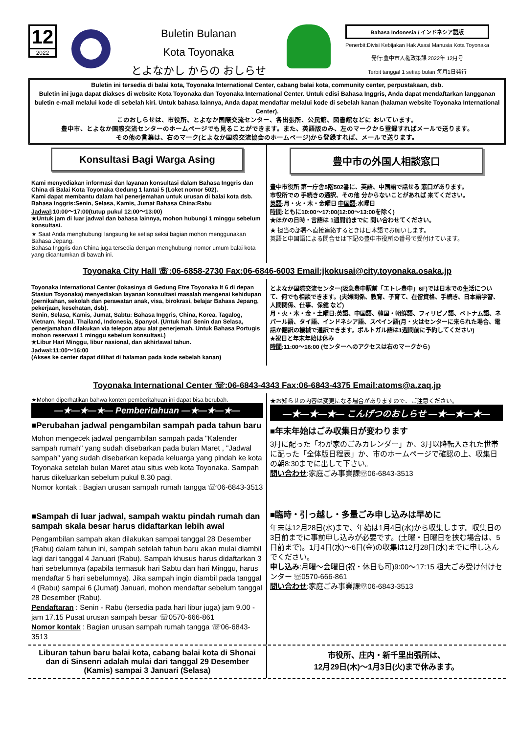12
2022
Buletin Bulanan
Kota Toyonaka
とよなかし からの おしらせ
Bahasa Indonesia / インドネシア語版
Penerbit:Divisi Kebijakan Hak Asasi Manusia Kota Toyonaka
発行:豊中市人権政策課 2022年 12月号
Terbit tanggal 1 setiap bulan 毎月1日発行
Buletin ini tersedia di balai kota, Toyonaka International Center, cabang balai kota, community center, perpustakaan, dsb.
Buletin ini juga dapat diakses di website Kota Toyonaka dan Toyonaka International Center. Untuk edisi Bahasa Inggris, Anda dapat mendaftarkan langganan buletin e-mail melalui kode di sebelah kiri. Untuk bahasa lainnya, Anda dapat mendaftar melalui kode di sebelah kanan (halaman website Toyonaka International Center).
このおしらせは、市役所、とよなか国際交流センター、各出張所、公民館、図書館などに おいています。
豊中市、とよなか国際交流センターのホームページでも見ることができます。また、英語版のみ、左のマークから登録すればメールで送ります。
その他の言葉は、右のマーク(とよなか国際交流協会のホームページ)から登録すれば、メールで送ります。
Konsultasi Bagi Warga Asing
Kami menyediakan informasi dan layanan konsultasi dalam Bahasa Inggris dan China di Balai Kota Toyonaka Gedung 1 lantai 5 (Loket nomor 502).
Kami dapat membantu dalam hal penerjemahan untuk urusan di balai kota dsb.
Bahasa Inggris:Senin, Selasa, Kamis, Jumat Bahasa China:Rabu
Jadwal:10:00～17:00(tutup pukul 12:00～13:00)
★Untuk jam di luar jadwal dan bahasa lainnya, mohon hubungi 1 minggu sebelum konsultasi.
★ Saat Anda menghubungi langsung ke setiap seksi bagian mohon menggunakan Bahasa Jepang.
Bahasa Inggris dan China juga tersedia dengan menghubungi nomor umum balai kota yang dicantumkan di bawah ini.
豊中市の外国人相談窓口
豊中市役所 第一庁舎5階502番に、英語、中国語で話せる 窓口があります。
市役所での 手続きの通訳、その他 分からないことがあれば 来てください。
英語:月・火・木・金曜日 中国語:水曜日
時間:ともに10:00～17:00(12:00～13:00を除く)
★ほかの日時・言語は 1週間前までに 問い合わせてください。
★ 担当の部署へ直接連絡するときは日本語でお願いします。
英語と中国語による問合せは下記の豊中市役所の番号で受付けています。
Toyonaka City Hall ☏:06-6858-2730 Fax:06-6846-6003 Email:jkokusai@city.toyonaka.osaka.jp
Toyonaka International Center (lokasinya di Gedung Etre Toyonaka lt 6 di depan Stasiun Toyonaka) menyediakan layanan konsultasi masalah mengenai kehidupan (pernikahan, sekolah dan perawatan anak, visa, birokrasi, belajar Bahasa Jepang, pekerjaan, kesehatan, dsb).
Senin, Selasa, Kamis, Jumat, Sabtu: Bahasa Inggris, China, Korea, Tagalog, Vietnam, Nepal, Thailand, Indonesia, Spanyol. (Untuk hari Senin dan Selasa, penerjamahan dilakukan via telepon atau alat penerjemah. Untuk Bahasa Portugis mohon reservasi 1 minggu sebelum konsultasi.)
★Libur Hari Minggu, libur nasional, dan akhir/awal tahun.
Jadwal:11:00～16:00
(Akses ke center dapat dilihat di halaman pada kode sebelah kanan)
とよなか国際交流センター(阪急豊中駅前「エトレ豊中」6F)では日本での生活について、何でも相談できます。(夫婦関係、教育、子育て、在留資格、手続き、日本語学習、人間関係、仕事、保健 など)
月・火・木・金・土曜日:英語、中国語、韓国・朝鮮語、フィリピノ語、ベトナム語、ネパール語、タイ語、インドネシア語、スペイン語(月・火はセンターに来られた場合、電話か翻訳の機械で通訳できます。ポルトガル語は1週間前に予約してください)
★祝日と年末年始は休み
時間:11:00～16:00 (センターへのアクセスは右のマークから)
Toyonaka International Center ☏:06-6843-4343 Fax:06-6843-4375 Email:atoms@a.zaq.jp
★Mohon diperhatikan bahwa konten pemberitahuan ini dapat bisa berubah.
—★—★—★— Pemberitahuan —★—★—★—
■Perubahan jadwal pengambilan sampah pada tahun baru
Mohon mengecek jadwal pengambilan sampah pada "Kalender sampah rumah" yang sudah disebarkan pada bulan Maret , "Jadwal sampah" yang sudah disebarkan kepada keluarga yang pindah ke kota Toyonaka setelah bulan Maret atau situs web kota Toyonaka. Sampah harus dikeluarkan sebelum pukul 8.30 pagi.
Nomor kontak : Bagian urusan sampah rumah tangga ☏06-6843-3513
■Sampah di luar jadwal, sampah waktu pindah rumah dan sampah skala besar harus didaftarkan lebih awal
Pengambilan sampah akan dilakukan sampai tanggal 28 Desember (Rabu) dalam tahun ini, sampah setelah tahun baru akan mulai diambil lagi dari tanggal 4 Januari (Rabu). Sampah khusus harus didaftarkan 3 hari sebelumnya (apabila termasuk hari Sabtu dan hari Minggu, harus mendaftar 5 hari sebelumnya). Jika sampah ingin diambil pada tanggal 4 (Rabu) sampai 6 (Jumat) Januari, mohon mendaftar sebelum tanggal 28 Desember (Rabu).
Pendaftaran : Senin - Rabu (tersedia pada hari libur juga) jam 9.00 - jam 17.15 Pusat urusan sampah besar ☏0570-666-861
Nomor kontak : Bagian urusan sampah rumah tangga ☏06-6843-3513
★お知らせの内容は変更になる場合がありますので、ご注意ください。
—★—★—★— こんげつのおしらせ —★—★—★—
■年末年始はごみ収集日が変わります
3月に配った「わが家のごみカレンダー」か、3月以降転入された世帯に配った「全体版日程表」か、市のホームページで確認の上、収集日の朝8:30までに出して下さい。
問い合わせ:家庭ごみ事業課☏06-6843-3513
■臨時・引っ越し・多量ごみ申し込みは早めに
年末は12月28日(水)まで、年始は1月4日(水)から収集します。収集日の3日前までに事前申し込みが必要です。(土曜・日曜日を挟む場合は、5日前まで)。1月4日(水)～6日(金)の収集は12月28日(水)までに申し込んでください。
申し込み:月曜～金曜日(祝・休日も可)9:00～17:15 粗大ごみ受け付けセンター ☏0570-666-861
問い合わせ:家庭ごみ事業課☏06-6843-3513
Liburan tahun baru balai kota, cabang balai kota di Shonai dan di Sinsenri adalah mulai dari tanggal 29 Desember (Kamis) sampai 3 Januari (Selasa)
市役所、庄内・新千里出張所は、
12月29日(木)～1月3日(火)まで休みます。